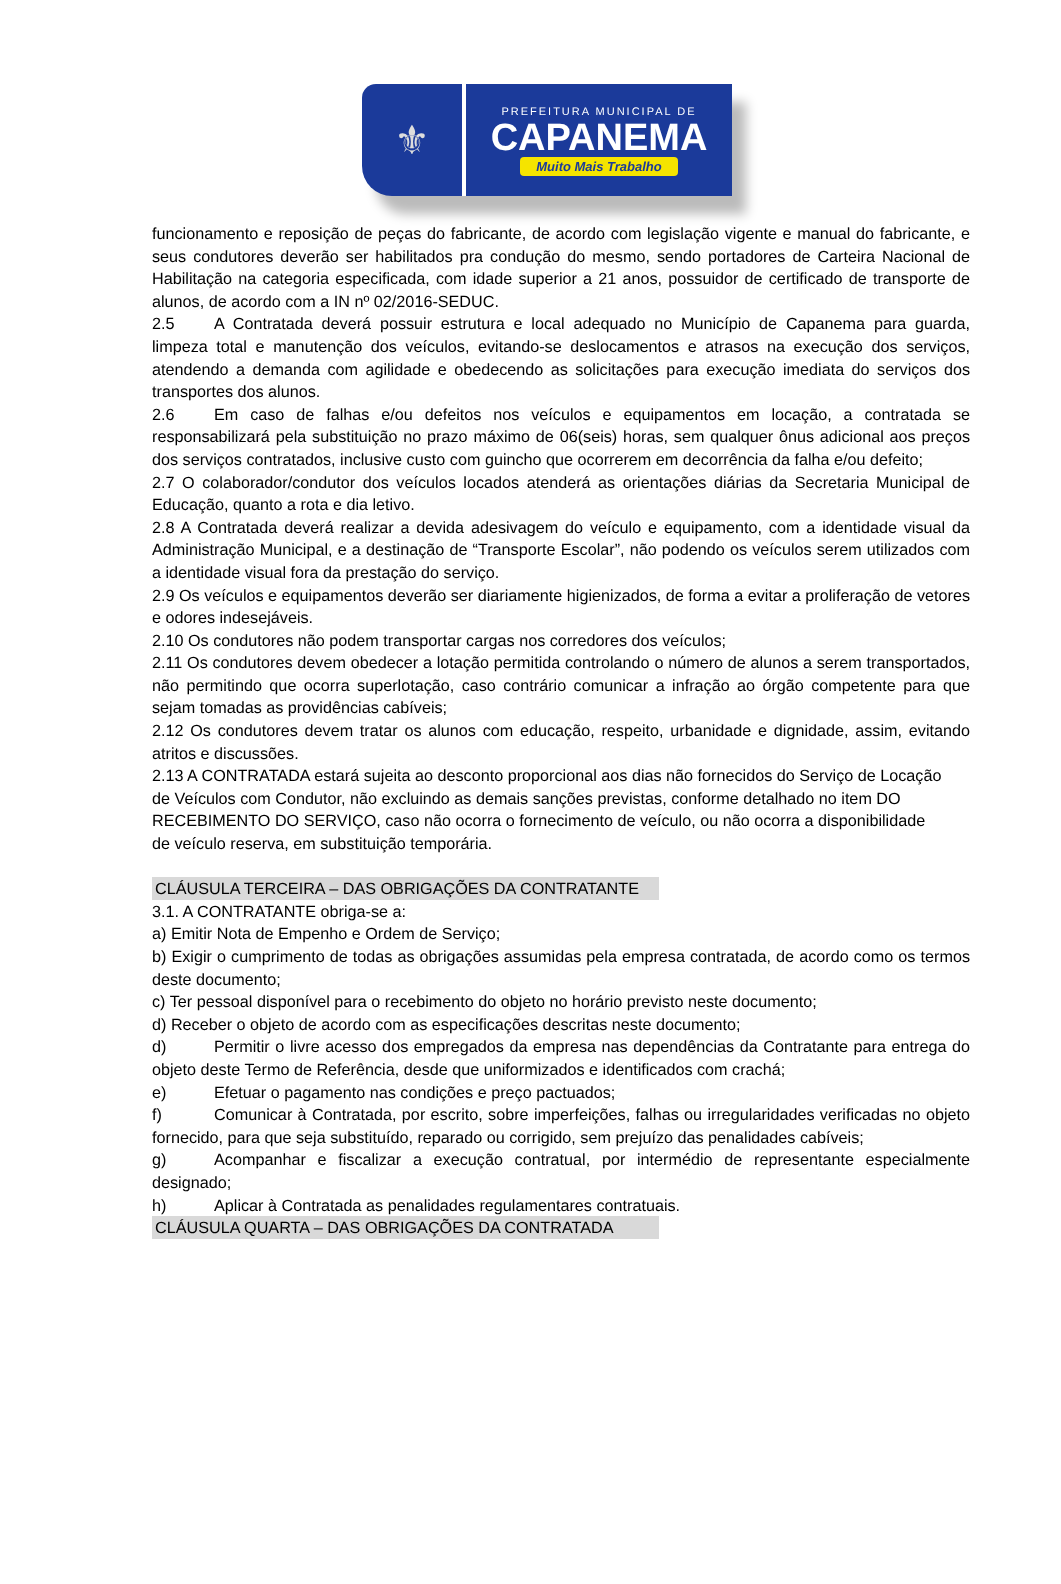⚜
PREFEITURA MUNICIPAL DE
CAPANEMA
Muito Mais Trabalho
funcionamento e reposição de peças do fabricante, de acordo com legislação vigente e manual do fabricante, e seus condutores deverão ser habilitados pra condução do mesmo, sendo portadores de Carteira Nacional de Habilitação na categoria especificada, com idade superior a 21 anos, possuidor de certificado de transporte de alunos, de acordo com a IN nº 02/2016-SEDUC.
2.5 A Contratada deverá possuir estrutura e local adequado no Município de Capanema para guarda, limpeza total e manutenção dos veículos, evitando-se deslocamentos e atrasos na execução dos serviços, atendendo a demanda com agilidade e obedecendo as solicitações para execução imediata do serviços dos transportes dos alunos.
2.6 Em caso de falhas e/ou defeitos nos veículos e equipamentos em locação, a contratada se responsabilizará pela substituição no prazo máximo de 06(seis) horas, sem qualquer ônus adicional aos preços dos serviços contratados, inclusive custo com guincho que ocorrerem em decorrência da falha e/ou defeito;
2.7 O colaborador/condutor dos veículos locados atenderá as orientações diárias da Secretaria Municipal de Educação, quanto a rota e dia letivo.
2.8 A Contratada deverá realizar a devida adesivagem do veículo e equipamento, com a identidade visual da Administração Municipal, e a destinação de “Transporte Escolar”, não podendo os veículos serem utilizados com a identidade visual fora da prestação do serviço.
2.9 Os veículos e equipamentos deverão ser diariamente higienizados, de forma a evitar a proliferação de vetores e odores indesejáveis.
2.10 Os condutores não podem transportar cargas nos corredores dos veículos;
2.11 Os condutores devem obedecer a lotação permitida controlando o número de alunos a serem transportados, não permitindo que ocorra superlotação, caso contrário comunicar a infração ao órgão competente para que sejam tomadas as providências cabíveis;
2.12 Os condutores devem tratar os alunos com educação, respeito, urbanidade e dignidade, assim, evitando atritos e discussões.
2.13 A CONTRATADA estará sujeita ao desconto proporcional aos dias não fornecidos do Serviço de Locação de Veículos com Condutor, não excluindo as demais sanções previstas, conforme detalhado no item DO RECEBIMENTO DO SERVIÇO, caso não ocorra o fornecimento de veículo, ou não ocorra a disponibilidade de veículo reserva, em substituição temporária.
CLÁUSULA TERCEIRA – DAS OBRIGAÇÕES DA CONTRATANTE
3.1. A CONTRATANTE obriga-se a:
a) Emitir Nota de Empenho e Ordem de Serviço;
b) Exigir o cumprimento de todas as obrigações assumidas pela empresa contratada, de acordo como os termos deste documento;
c) Ter pessoal disponível para o recebimento do objeto no horário previsto neste documento;
d) Receber o objeto de acordo com as especificações descritas neste documento;
d) Permitir o livre acesso dos empregados da empresa nas dependências da Contratante para entrega do objeto deste Termo de Referência, desde que uniformizados e identificados com crachá;
e) Efetuar o pagamento nas condições e preço pactuados;
f) Comunicar à Contratada, por escrito, sobre imperfeições, falhas ou irregularidades verificadas no objeto fornecido, para que seja substituído, reparado ou corrigido, sem prejuízo das penalidades cabíveis;
g) Acompanhar e fiscalizar a execução contratual, por intermédio de representante especialmente designado;
h) Aplicar à Contratada as penalidades regulamentares contratuais.
CLÁUSULA QUARTA – DAS OBRIGAÇÕES DA CONTRATADA